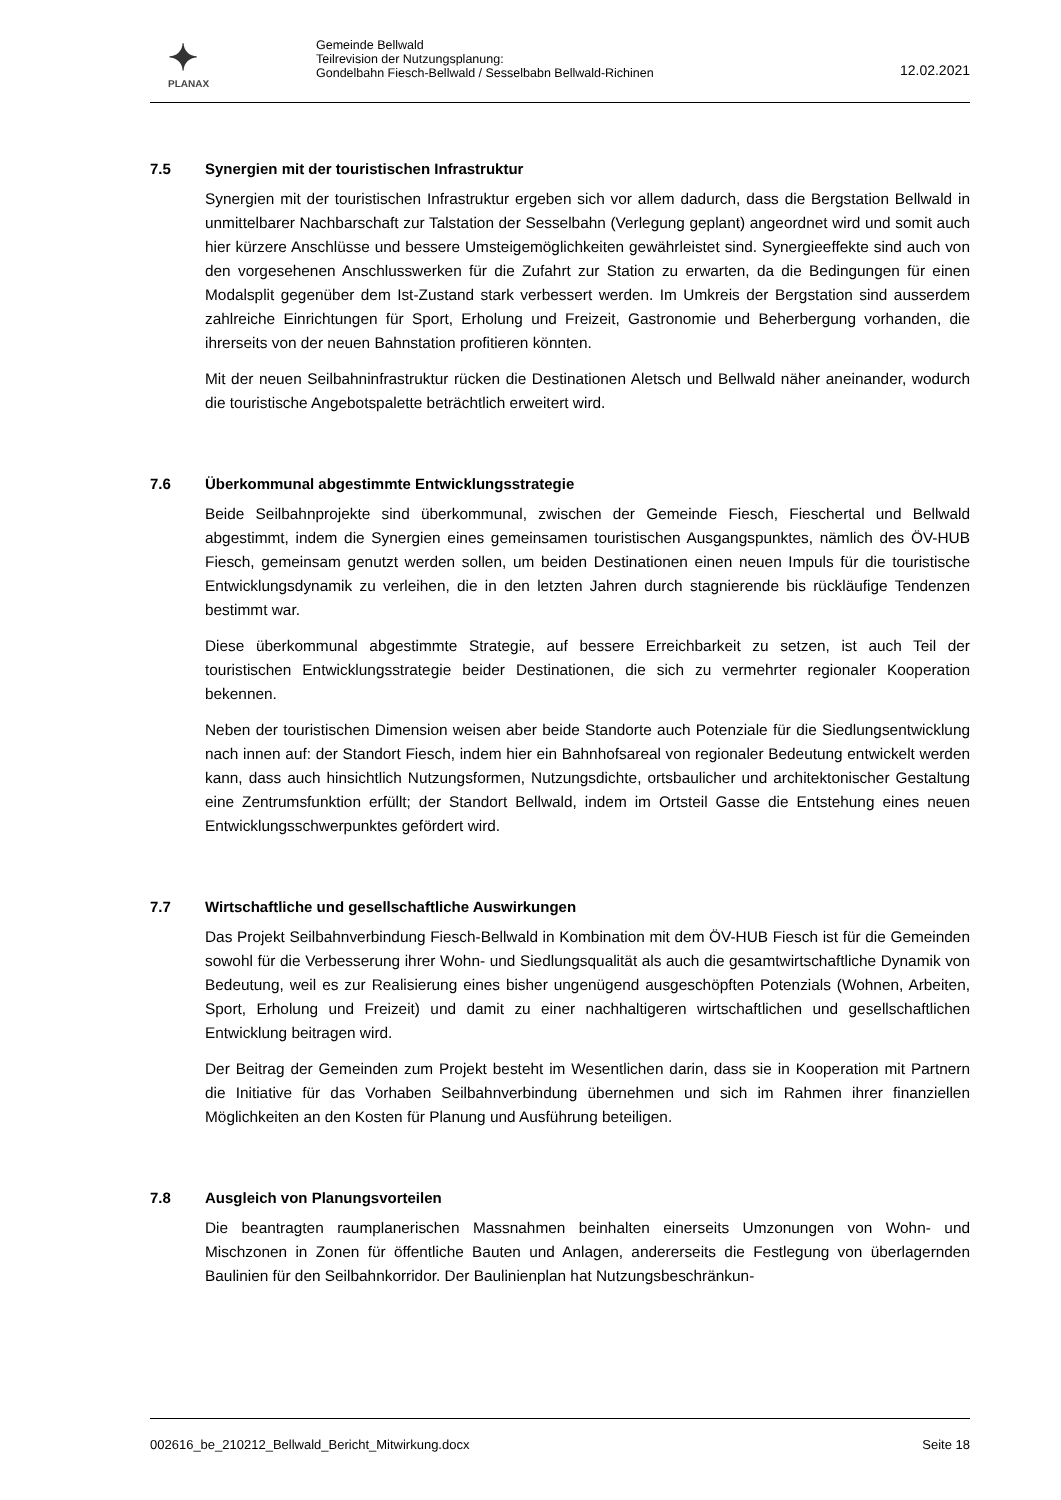✦
PLANAX
Gemeinde Bellwald
Teilrevision der Nutzungsplanung:
Gondelbahn Fiesch-Bellwald / Sesselbabn Bellwald-Richinen
12.02.2021
7.5 Synergien mit der touristischen Infrastruktur
Synergien mit der touristischen Infrastruktur ergeben sich vor allem dadurch, dass die Bergstation Bellwald in unmittelbarer Nachbarschaft zur Talstation der Sesselbahn (Verlegung geplant) angeordnet wird und somit auch hier kürzere Anschlüsse und bessere Umsteigemöglichkeiten gewährleistet sind. Synergieeffekte sind auch von den vorgesehenen Anschlusswerken für die Zufahrt zur Station zu erwarten, da die Bedingungen für einen Modalsplit gegenüber dem Ist-Zustand stark verbessert werden. Im Umkreis der Bergstation sind ausserdem zahlreiche Einrichtungen für Sport, Erholung und Freizeit, Gastronomie und Beherbergung vorhanden, die ihrerseits von der neuen Bahnstation profitieren könnten.
Mit der neuen Seilbahninfrastruktur rücken die Destinationen Aletsch und Bellwald näher aneinander, wodurch die touristische Angebotspalette beträchtlich erweitert wird.
7.6 Überkommunal abgestimmte Entwicklungsstrategie
Beide Seilbahnprojekte sind überkommunal, zwischen der Gemeinde Fiesch, Fieschertal und Bellwald abgestimmt, indem die Synergien eines gemeinsamen touristischen Ausgangspunktes, nämlich des ÖV-HUB Fiesch, gemeinsam genutzt werden sollen, um beiden Destinationen einen neuen Impuls für die touristische Entwicklungsdynamik zu verleihen, die in den letzten Jahren durch stagnierende bis rückläufige Tendenzen bestimmt war.
Diese überkommunal abgestimmte Strategie, auf bessere Erreichbarkeit zu setzen, ist auch Teil der touristischen Entwicklungsstrategie beider Destinationen, die sich zu vermehrter regionaler Kooperation bekennen.
Neben der touristischen Dimension weisen aber beide Standorte auch Potenziale für die Siedlungsentwicklung nach innen auf: der Standort Fiesch, indem hier ein Bahnhofsareal von regionaler Bedeutung entwickelt werden kann, dass auch hinsichtlich Nutzungsformen, Nutzungsdichte, ortsbaulicher und architektonischer Gestaltung eine Zentrumsfunktion erfüllt; der Standort Bellwald, indem im Ortsteil Gasse die Entstehung eines neuen Entwicklungsschwerpunktes gefördert wird.
7.7 Wirtschaftliche und gesellschaftliche Auswirkungen
Das Projekt Seilbahnverbindung Fiesch-Bellwald in Kombination mit dem ÖV-HUB Fiesch ist für die Gemeinden sowohl für die Verbesserung ihrer Wohn- und Siedlungsqualität als auch die gesamtwirtschaftliche Dynamik von Bedeutung, weil es zur Realisierung eines bisher ungenügend ausgeschöpften Potenzials (Wohnen, Arbeiten, Sport, Erholung und Freizeit) und damit zu einer nachhaltigeren wirtschaftlichen und gesellschaftlichen Entwicklung beitragen wird.
Der Beitrag der Gemeinden zum Projekt besteht im Wesentlichen darin, dass sie in Kooperation mit Partnern die Initiative für das Vorhaben Seilbahnverbindung übernehmen und sich im Rahmen ihrer finanziellen Möglichkeiten an den Kosten für Planung und Ausführung beteiligen.
7.8 Ausgleich von Planungsvorteilen
Die beantragten raumplanerischen Massnahmen beinhalten einerseits Umzonungen von Wohn- und Mischzonen in Zonen für öffentliche Bauten und Anlagen, andererseits die Festlegung von überlagernden Baulinien für den Seilbahnkorridor. Der Baulinienplan hat Nutzungsbeschränkun-
002616_be_210212_Bellwald_Bericht_Mitwirkung.docx Seite 18